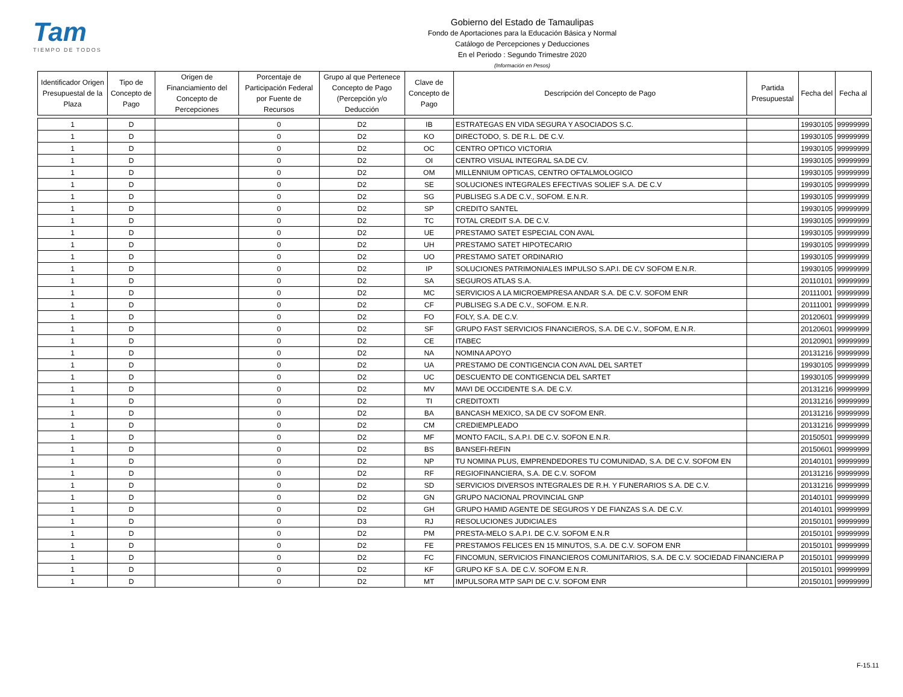Tam
TIEMPO DE TODOS
Gobierno del Estado de Tamaulipas
Fondo de Aportaciones para la Educación Básica y Normal
Catálogo de Percepciones y Deducciones
En el Periodo : Segundo Trimestre 2020
(Información en Pesos)
| Identificador Origen Presupuestal de la Plaza | Tipo de Concepto de Pago | Origen de Financiamiento del Concepto de Percepciones | Porcentaje de Participación Federal por Fuente de Recursos | Grupo al que Pertenece Concepto de Pago (Percepción y/o Deducción | Clave de Concepto de Pago | Descripción del Concepto de Pago | Partida Presupuestal | Fecha del | Fecha al |
| --- | --- | --- | --- | --- | --- | --- | --- | --- | --- |
| 1 | D | | 0 | D2 | IB | ESTRATEGAS EN VIDA SEGURA Y ASOCIADOS S.C. | | 19930105 | 99999999 |
| 1 | D | | 0 | D2 | KO | DIRECTODO, S. DE R.L. DE C.V. | | 19930105 | 99999999 |
| 1 | D | | 0 | D2 | OC | CENTRO OPTICO VICTORIA | | 19930105 | 99999999 |
| 1 | D | | 0 | D2 | OI | CENTRO VISUAL INTEGRAL SA.DE CV. | | 19930105 | 99999999 |
| 1 | D | | 0 | D2 | OM | MILLENNIUM OPTICAS, CENTRO OFTALMOLOGICO | | 19930105 | 99999999 |
| 1 | D | | 0 | D2 | SE | SOLUCIONES INTEGRALES EFECTIVAS SOLIEF S.A. DE C.V | | 19930105 | 99999999 |
| 1 | D | | 0 | D2 | SG | PUBLISEG S.A DE C.V., SOFOM. E.N.R. | | 19930105 | 99999999 |
| 1 | D | | 0 | D2 | SP | CREDITO SANTEL | | 19930105 | 99999999 |
| 1 | D | | 0 | D2 | TC | TOTAL CREDIT S.A. DE C.V. | | 19930105 | 99999999 |
| 1 | D | | 0 | D2 | UE | PRESTAMO SATET ESPECIAL CON AVAL | | 19930105 | 99999999 |
| 1 | D | | 0 | D2 | UH | PRESTAMO SATET HIPOTECARIO | | 19930105 | 99999999 |
| 1 | D | | 0 | D2 | UO | PRESTAMO SATET ORDINARIO | | 19930105 | 99999999 |
| 1 | D | | 0 | D2 | IP | SOLUCIONES PATRIMONIALES IMPULSO S.AP.I. DE CV SOFOM E.N.R. | | 19930105 | 99999999 |
| 1 | D | | 0 | D2 | SA | SEGUROS ATLAS S.A. | | 20110101 | 99999999 |
| 1 | D | | 0 | D2 | MC | SERVICIOS A LA MICROEMPRESA ANDAR S.A. DE C.V. SOFOM ENR | | 20111001 | 99999999 |
| 1 | D | | 0 | D2 | CF | PUBLISEG S.A DE C.V., SOFOM. E.N.R. | | 20111001 | 99999999 |
| 1 | D | | 0 | D2 | FO | FOLY, S.A. DE C.V. | | 20120601 | 99999999 |
| 1 | D | | 0 | D2 | SF | GRUPO FAST SERVICIOS FINANCIEROS, S.A. DE C.V., SOFOM, E.N.R. | | 20120601 | 99999999 |
| 1 | D | | 0 | D2 | CE | ITABEC | | 20120901 | 99999999 |
| 1 | D | | 0 | D2 | NA | NOMINA APOYO | | 20131216 | 99999999 |
| 1 | D | | 0 | D2 | UA | PRESTAMO DE CONTIGENCIA CON AVAL DEL SARTET | | 19930105 | 99999999 |
| 1 | D | | 0 | D2 | UC | DESCUENTO DE CONTIGENCIA DEL SARTET | | 19930105 | 99999999 |
| 1 | D | | 0 | D2 | MV | MAVI DE OCCIDENTE S.A. DE C.V. | | 20131216 | 99999999 |
| 1 | D | | 0 | D2 | TI | CREDITOXTI | | 20131216 | 99999999 |
| 1 | D | | 0 | D2 | BA | BANCASH MEXICO, SA DE CV SOFOM ENR. | | 20131216 | 99999999 |
| 1 | D | | 0 | D2 | CM | CREDIEMPLEADO | | 20131216 | 99999999 |
| 1 | D | | 0 | D2 | MF | MONTO FACIL, S.A.P.I. DE C.V. SOFON E.N.R. | | 20150501 | 99999999 |
| 1 | D | | 0 | D2 | BS | BANSEFI-REFIN | | 20150601 | 99999999 |
| 1 | D | | 0 | D2 | NP | TU NOMINA PLUS, EMPRENDEDORES TU COMUNIDAD, S.A. DE C.V. SOFOM EN | | 20140101 | 99999999 |
| 1 | D | | 0 | D2 | RF | REGIOFINANCIERA, S.A. DE C.V. SOFOM | | 20131216 | 99999999 |
| 1 | D | | 0 | D2 | SD | SERVICIOS DIVERSOS INTEGRALES DE R.H. Y FUNERARIOS S.A. DE C.V. | | 20131216 | 99999999 |
| 1 | D | | 0 | D2 | GN | GRUPO NACIONAL PROVINCIAL GNP | | 20140101 | 99999999 |
| 1 | D | | 0 | D2 | GH | GRUPO HAMID AGENTE DE SEGUROS Y DE FIANZAS S.A. DE C.V. | | 20140101 | 99999999 |
| 1 | D | | 0 | D3 | RJ | RESOLUCIONES JUDICIALES | | 20150101 | 99999999 |
| 1 | D | | 0 | D2 | PM | PRESTA-MELO S.A.P.I. DE C.V. SOFOM E.N.R | | 20150101 | 99999999 |
| 1 | D | | 0 | D2 | FE | PRESTAMOS FELICES EN 15 MINUTOS, S.A. DE C.V. SOFOM ENR | | 20150101 | 99999999 |
| 1 | D | | 0 | D2 | FC | FINCOMUN, SERVICIOS FINANCIEROS COMUNITARIOS, S.A. DE C.V. SOCIEDAD FINANCIERA P | | 20150101 | 99999999 |
| 1 | D | | 0 | D2 | KF | GRUPO KF S.A. DE C.V. SOFOM E.N.R. | | 20150101 | 99999999 |
| 1 | D | | 0 | D2 | MT | IMPULSORA MTP SAPI DE C.V. SOFOM ENR | | 20150101 | 99999999 |
F-15.11